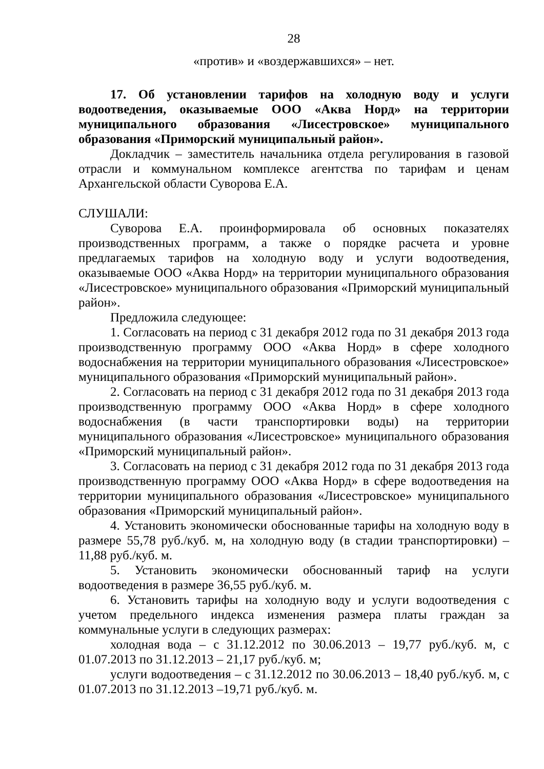28
«против» и «воздержавшихся» – нет.
17. Об установлении тарифов на холодную воду и услуги водоотведения, оказываемые ООО «Аква Норд» на территории муниципального образования «Лисестровское» муниципального образования «Приморский муниципальный район».
Докладчик – заместитель начальника отдела регулирования в газовой отрасли и коммунальном комплексе агентства по тарифам и ценам Архангельской области Суворова Е.А.
СЛУШАЛИ:
Суворова Е.А. проинформировала об основных показателях производственных программ, а также о порядке расчета и уровне предлагаемых тарифов на холодную воду и услуги водоотведения, оказываемые ООО «Аква Норд» на территории муниципального образования «Лисестровское» муниципального образования «Приморский муниципальный район».
Предложила следующее:
1. Согласовать на период с 31 декабря 2012 года по 31 декабря 2013 года производственную программу ООО «Аква Норд» в сфере холодного водоснабжения на территории муниципального образования «Лисестровское» муниципального образования «Приморский муниципальный район».
2. Согласовать на период с 31 декабря 2012 года по 31 декабря 2013 года производственную программу ООО «Аква Норд» в сфере холодного водоснабжения (в части транспортировки воды) на территории муниципального образования «Лисестровское» муниципального образования «Приморский муниципальный район».
3. Согласовать на период с 31 декабря 2012 года по 31 декабря 2013 года производственную программу ООО «Аква Норд» в сфере водоотведения на территории муниципального образования «Лисестровское» муниципального образования «Приморский муниципальный район».
4. Установить экономически обоснованные тарифы на холодную воду в размере 55,78 руб./куб. м, на холодную воду (в стадии транспортировки) – 11,88 руб./куб. м.
5. Установить экономически обоснованный тариф на услуги водоотведения в размере 36,55 руб./куб. м.
6. Установить тарифы на холодную воду и услуги водоотведения с учетом предельного индекса изменения размера платы граждан за коммунальные услуги в следующих размерах:
холодная вода – с 31.12.2012 по 30.06.2013 – 19,77 руб./куб. м, с 01.07.2013 по 31.12.2013 – 21,17 руб./куб. м;
услуги водоотведения – с 31.12.2012 по 30.06.2013 – 18,40 руб./куб. м, с 01.07.2013 по 31.12.2013 –19,71 руб./куб. м.